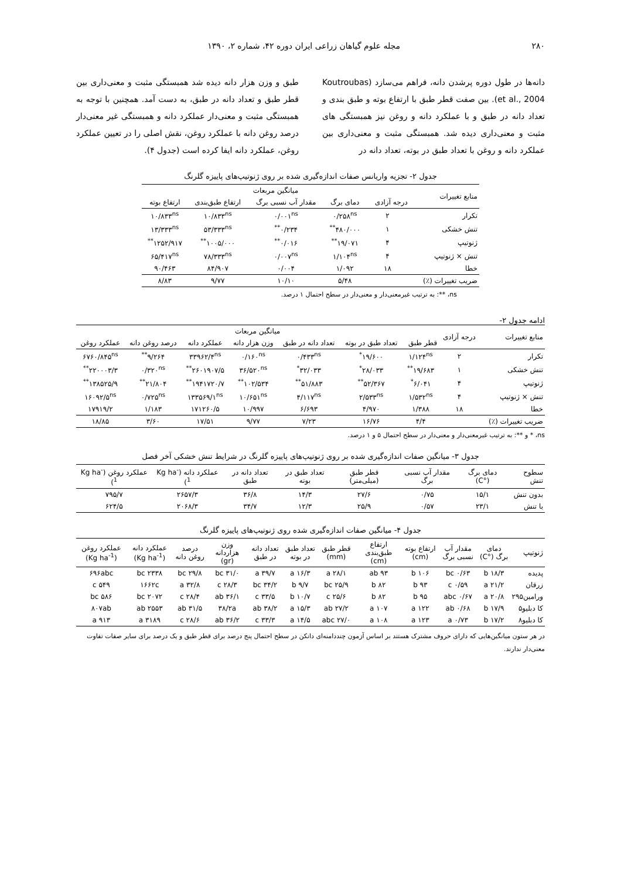۲۸۰ مجله علوم گیاهان زراعی ایران دوره ۴۲، شماره ۲، ۱۳۹۰
دانه‌ها در طول دوره پرشدن دانه، فراهم می‌سازد (Koutroubas et al., 2004). بین صفت قطر طبق با ارتفاع بوته و طبق بندی و تعداد دانه در طبق و با عملکرد دانه و روغن نیز همبستگی های مثبت و معنی‌داری دیده شد. همبستگی مثبت و معنی‌داری بین عملکرد دانه و روغن با تعداد طبق در بوته، تعداد دانه در
طبق و وزن هزار دانه دیده شد همبستگی مثبت و معنی‌داری بین قطر طبق و تعداد دانه در طبق، به دست آمد. همچنین با توجه به همبستگی مثبت و معنی‌دار عملکرد دانه و همبستگی غیر معنی‌دار درصد روغن دانه با عملکرد روغن، نقش اصلی را در تعیین عملکرد روغن، عملکرد دانه ایفا کرده است (جدول ۴).
جدول ۲- تجزیه واریانس صفات اندازه‌گیری شده بر روی ژنوتیپ‌های پاییزه گلرنگ
| منابع تغییرات | میانگین مربعات | | | | |
| --- | --- | --- | --- | --- | --- |
| | درجه آزادی | دمای برگ | مقدار آب نسبی برگ | ارتفاع طبق‌بندی | ارتفاع بوته |
| تکرار | ۲ | ۰/۲۵۸<sup>ns</sup> | ۰/۰۰۱<sup>ns</sup> | ۱۰/۸۳۳<sup>ns</sup> | ۱۰/۸۳۳<sup>ns</sup> |
| تنش خشکی | ۱ | ۴۸۰/۰۰۰<sup>**</sup> | ۰/۲۳۴<sup>**</sup> | ۵۳/۳۳۳<sup>ns</sup> | ۱۳/۳۳۳<sup>ns</sup> |
| ژنوتیپ | ۴ | ۱۹/۰۷۱<sup>**</sup> | ۰/۰۱۶<sup>**</sup> | ۱۰۰۵/۰۰۰<sup>**</sup> | ۱۲۵۲/۹۱۷<sup>**</sup> |
| تنش × ژنوتیپ | ۴ | ۱/۱۰۴<sup>ns</sup> | ۰/۰۰۷<sup>ns</sup> | ۷۸/۳۳۳<sup>ns</sup> | ۶۵/۴۱۷<sup>ns</sup> |
| خطا | ۱۸ | ۱/۰۹۲ | ۰/۰۰۴ | ۸۴/۹۰۷ | ۹۰/۴۶۳ |
| ضریب تغییرات (٪) | | ۵/۴۸ | ۱۰/۱۰ | ۹/۷۷ | ۸/۸۳ |
ns، **: به ترتیب غیرمعنی‌دار و معنی‌دار در سطح احتمال ۱ درصد.
ادامه جدول ۲-
| منابع تغییرات | درجه آزادی | میانگین مربعات | | | | | | |
| --- | --- | --- | --- | --- | --- | --- | --- | --- |
| | | قطر طبق | تعداد طبق در بوته | تعداد دانه در طبق | وزن هزار دانه | عملکرد دانه | درصد روغن دانه | عملکرد روغن |
| تکرار | ۲ | ۱/۱۲۴<sup>ns</sup> | ۱۹/۶۰۰<sup>*</sup> | ۰/۴۳۳<sup>ns</sup> | ۰/۱۶۰<sup>ns</sup> | ۳۳۹۶۲/۴<sup>ns</sup> | ۹/۲۶۴<sup>**</sup> | ۶۷۶۰/۸۴۵<sup>ns</sup> |
| تنش خشکی | ۱ | ۱۹/۶۸۳<sup>**</sup> | ۲۸/۰۳۳<sup>*</sup> | ۳۲/۰۳۳<sup>*</sup> | ۳۶/۵۲۰<sup>ns</sup> | ۲۶۰۱۹۰۷/۵<sup>**</sup> | ۰/۳۲۰<sup>ns</sup> | ۲۲۰۰۰۳/۳<sup>**</sup> |
| ژنوتیپ | ۴ | ۶/۰۴۱<sup>*</sup> | ۵۲/۳۶۷<sup>**</sup> | ۵۱/۸۸۳<sup>**</sup> | ۱۰۲/۵۳۴<sup>**</sup> | ۱۹۴۱۷۲۰/۷<sup>**</sup> | ۲۱/۸۰۴<sup>**</sup> | ۱۳۸۵۲۵/۹<sup>**</sup> |
| تنش × ژنوتیپ | ۴ | ۱/۵۳۲<sup>ns</sup> | ۲/۵۳۳<sup>ns</sup> | ۴/۱۱۷<sup>ns</sup> | ۱۰/۶۵۱<sup>ns</sup> | ۱۳۳۵۶۹/۱<sup>ns</sup> | ۰/۷۲۵<sup>ns</sup> | ۱۶۰۹۲/۵<sup>ns</sup> |
| خطا | ۱۸ | ۱/۳۸۸ | ۴/۹۷۰ | ۶/۶۹۳ | ۱۰/۹۹۷ | ۱۷۱۲۶۰/۵ | ۱/۱۸۳ | ۱۷۹۱۹/۲ |
| ضریب تغییرات (٪) | | ۴/۴ | ۱۶/۷۶ | ۷/۲۳ | ۹/۷۷ | ۱۷/۵۱ | ۳/۶۰ | ۱۸/۸۵ |
ns، * و **: به ترتیب غیرمعنی‌دار و معنی‌دار در سطح احتمال ۵ و ۱ درصد.
جدول ۳- میانگین صفات اندازه‌گیری شده بر روی ژنوتیپ‌های پاییزه گلرنگ در شرایط تنش خشکی آخر فصل
| سطوح تنش | دمای برگ (°C) | مقدار آب نسبی برگ | قطر طبق (میلی‌متر) | تعداد طبق در بوته | تعداد دانه در طبق | عملکرد دانه (Kg ha<sup>-1</sup>) | عملکرد روغن (Kg ha<sup>-1</sup>) |
| --- | --- | --- | --- | --- | --- | --- | --- |
| بدون تنش | ۱۵/۱ | ۰/۷۵ | ۲۷/۶ | ۱۴/۳ | ۳۶/۸ | ۲۶۵۷/۳ | ۷۹۵/۷ |
| با تنش | ۲۳/۱ | ۰/۵۷ | ۲۵/۹ | ۱۲/۳ | ۳۴/۷ | ۲۰۶۸/۳ | ۶۲۴/۵ |
جدول ۴- میانگین صفات اندازه‌گیری شده روی ژنوتیپ‌های پاییزه گلرنگ
| ژنوتیپ | دمای برگ (°C) | مقدار آب نسبی برگ | ارتفاع بوته (cm) | ارتفاع طبق‌بندی (cm) | قطر طبق (mm) | تعداد طبق در بوته | تعداد دانه در طبق | وزن هزاردانه (gr) | درصد روغن دانه | عملکرد دانه (Kg ha<sup>-1</sup>) | عملکرد روغن (Kg ha<sup>-1</sup>) |
| --- | --- | --- | --- | --- | --- | --- | --- | --- | --- | --- | --- |
| پدیده | ۱۸/۳ b | ۰/۶۳ bc | ۱۰۶ b | ۹۳ ab | ۲۸/۱ a | ۱۶/۳ a | ۳۹/۷ a | ۳۱/۰ bc | ۲۹/۸ bc | ۲۳۳۸ bc | ۶۹۶abc |
| زرقان | ۲۱/۲ a | ۰/۵۹ c | ۹۳ b | ۸۲ b | ۲۵/۹ bc | ۹/۷ b | ۳۴/۲ bc | ۲۸/۳ c | ۳۲/۸ a | ۱۶۶۲c | ۵۴۹ c |
| ورامین۲۹۵ | ۲۰/۸ a | ۰/۶۷ abc | ۹۵ b | ۸۲ b | ۲۵/۶ c | ۱۰/۷ b | ۳۳/۵ c | ۳۶/۱ ab | ۲۸/۴ c | ۲۰۷۲ bc | ۵۸۶ bc |
| کا دبلیو۵ | ۱۷/۹ b | ۰/۶۸ ab | ۱۲۲ a | ۱۰۷ a | ۲۷/۲ ab | ۱۵/۳ a | ۳۸/۲ ab | ۳۸/۲a | ۳۱/۵ ab | ۲۵۵۳ ab | ۸۰۷ab |
| کا دبلیو۸ | ۱۷/۲ b | ۰/۷۳ a | ۱۲۳ a | ۱۰۸ a | ۲۷/۰ abc | ۱۴/۵ a | ۳۳/۳ c | ۳۶/۲ ab | ۲۸/۶ c | ۳۱۸۹ a | ۹۱۳ a |
در هر ستون میانگین‌هایی که دارای حروف مشترک هستند بر اساس آزمون چنددامنه‌ای دانکن در سطح احتمال پنج درصد برای قطر طبق و یک درصد برای سایر صفات تفاوت معنی‌دار ندارند.